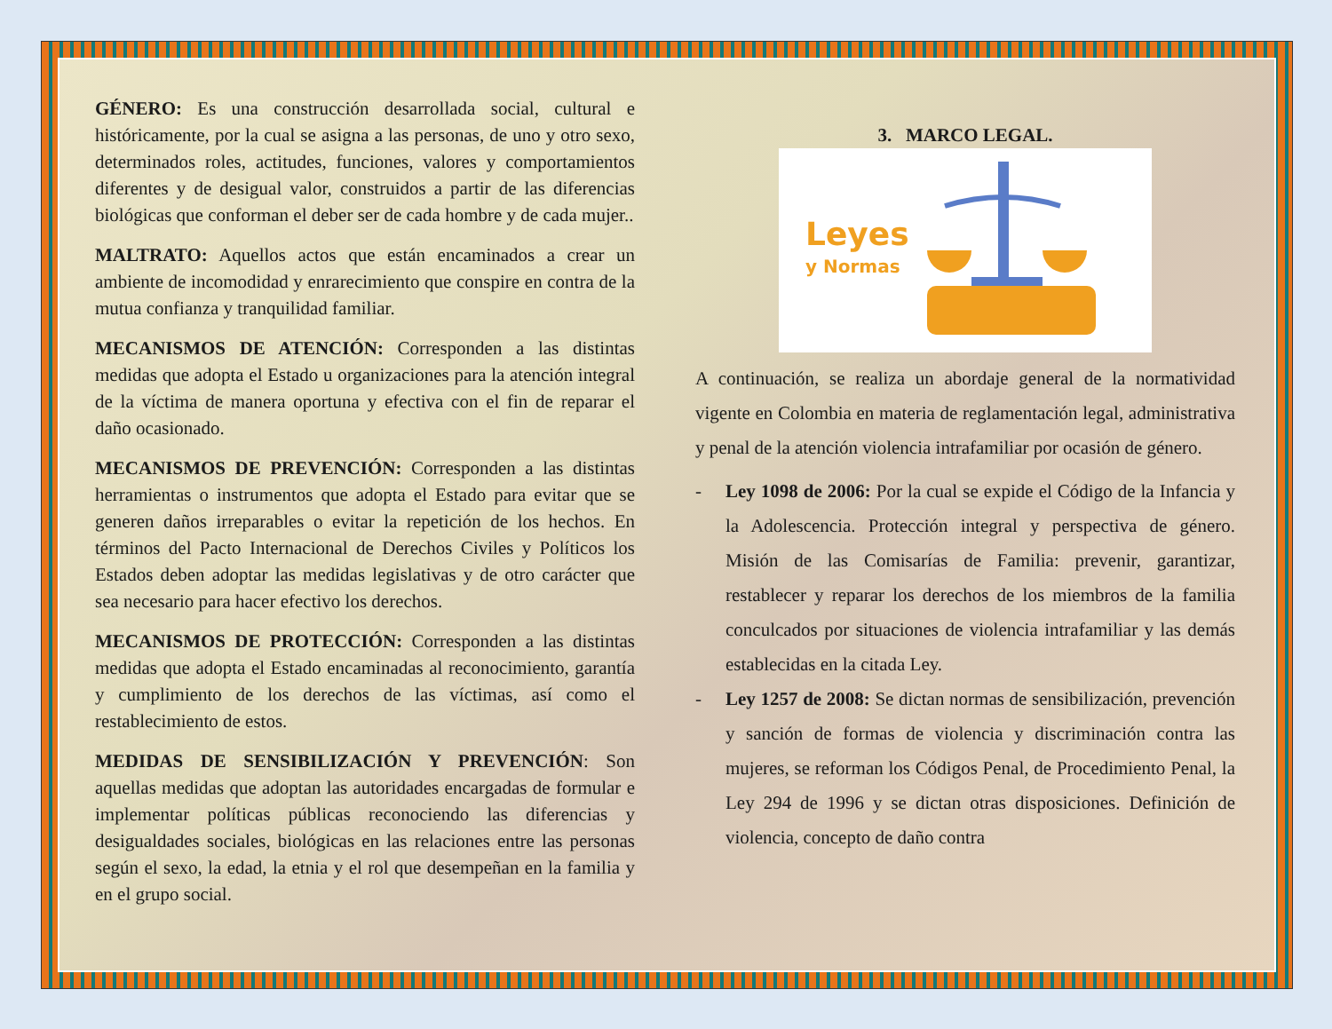GÉNERO: Es una construcción desarrollada social, cultural e históricamente, por la cual se asigna a las personas, de uno y otro sexo, determinados roles, actitudes, funciones, valores y comportamientos diferentes y de desigual valor, construidos a partir de las diferencias biológicas que conforman el deber ser de cada hombre y de cada mujer..
MALTRATO: Aquellos actos que están encaminados a crear un ambiente de incomodidad y enrarecimiento que conspire en contra de la mutua confianza y tranquilidad familiar.
MECANISMOS DE ATENCIÓN: Corresponden a las distintas medidas que adopta el Estado u organizaciones para la atención integral de la víctima de manera oportuna y efectiva con el fin de reparar el daño ocasionado.
MECANISMOS DE PREVENCIÓN: Corresponden a las distintas herramientas o instrumentos que adopta el Estado para evitar que se generen daños irreparables o evitar la repetición de los hechos. En términos del Pacto Internacional de Derechos Civiles y Políticos los Estados deben adoptar las medidas legislativas y de otro carácter que sea necesario para hacer efectivo los derechos.
MECANISMOS DE PROTECCIÓN: Corresponden a las distintas medidas que adopta el Estado encaminadas al reconocimiento, garantía y cumplimiento de los derechos de las víctimas, así como el restablecimiento de estos.
MEDIDAS DE SENSIBILIZACIÓN Y PREVENCIÓN: Son aquellas medidas que adoptan las autoridades encargadas de formular e implementar políticas públicas reconociendo las diferencias y desigualdades sociales, biológicas en las relaciones entre las personas según el sexo, la edad, la etnia y el rol que desempeñan en la familia y en el grupo social.
3. MARCO LEGAL.
Leyes
y Normas
A continuación, se realiza un abordaje general de la normatividad vigente en Colombia en materia de reglamentación legal, administrativa y penal de la atención violencia intrafamiliar por ocasión de género.
- Ley 1098 de 2006: Por la cual se expide el Código de la Infancia y la Adolescencia. Protección integral y perspectiva de género. Misión de las Comisarías de Familia: prevenir, garantizar, restablecer y reparar los derechos de los miembros de la familia conculcados por situaciones de violencia intrafamiliar y las demás establecidas en la citada Ley.
- Ley 1257 de 2008: Se dictan normas de sensibilización, prevención y sanción de formas de violencia y discriminación contra las mujeres, se reforman los Códigos Penal, de Procedimiento Penal, la Ley 294 de 1996 y se dictan otras disposiciones. Definición de violencia, concepto de daño contra